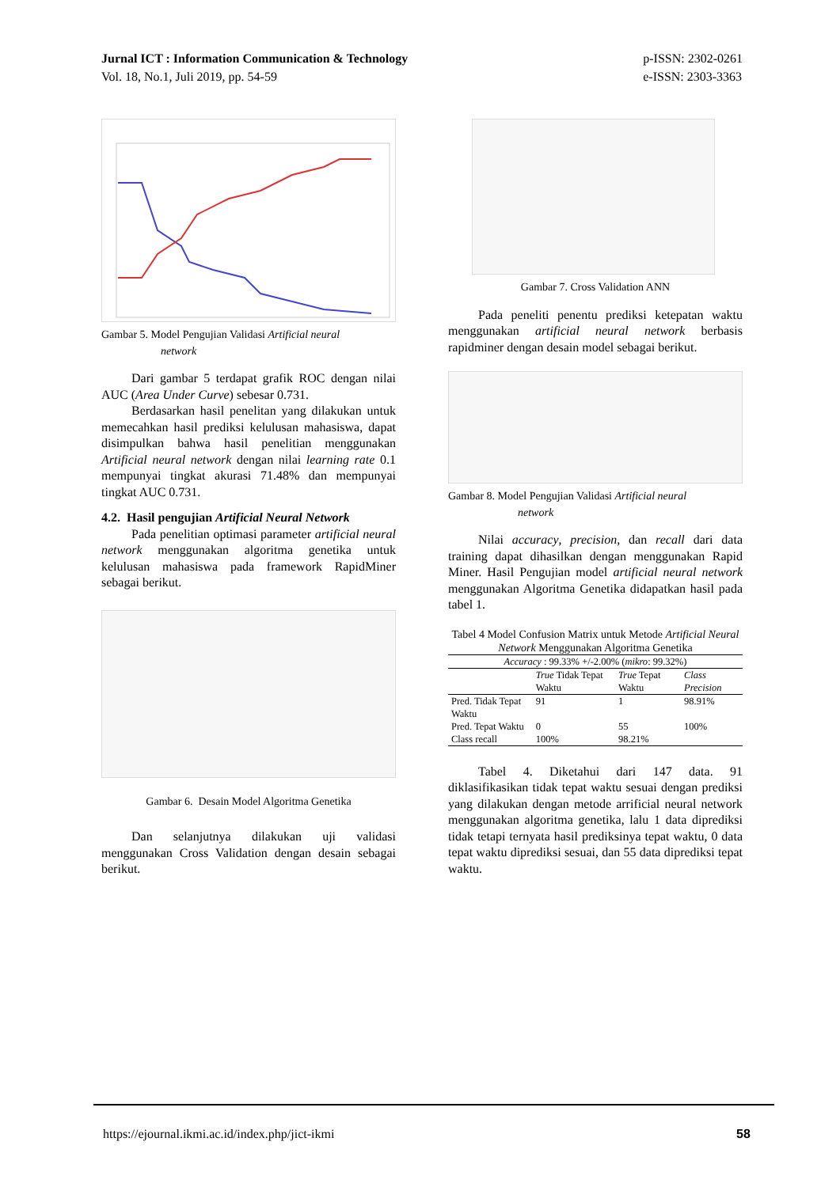Jurnal ICT : Information Communication & Technology
Vol. 18, No.1, Juli 2019, pp. 54-59
p-ISSN: 2302-0261
e-ISSN: 2303-3363
Gambar 5. Model Pengujian Validasi Artificial neural
network
Dari gambar 5 terdapat grafik ROC dengan nilai AUC (Area Under Curve) sebesar 0.731.
Berdasarkan hasil penelitan yang dilakukan untuk memecahkan hasil prediksi kelulusan mahasiswa, dapat disimpulkan bahwa hasil penelitian menggunakan Artificial neural network dengan nilai learning rate 0.1 mempunyai tingkat akurasi 71.48% dan mempunyai tingkat AUC 0.731.
4.2. Hasil pengujian Artificial Neural Network
Pada penelitian optimasi parameter artificial neural network menggunakan algoritma genetika untuk kelulusan mahasiswa pada framework RapidMiner sebagai berikut.
Gambar 6. Desain Model Algoritma Genetika
Dan selanjutnya dilakukan uji validasi menggunakan Cross Validation dengan desain sebagai berikut.
Gambar 7. Cross Validation ANN
Pada peneliti penentu prediksi ketepatan waktu menggunakan artificial neural network berbasis rapidminer dengan desain model sebagai berikut.
Gambar 8. Model Pengujian Validasi Artificial neural
network
Nilai accuracy, precision, dan recall dari data training dapat dihasilkan dengan menggunakan Rapid Miner. Hasil Pengujian model artificial neural network menggunakan Algoritma Genetika didapatkan hasil pada tabel 1.
Tabel 4 Model Confusion Matrix untuk Metode Artificial Neural Network Menggunakan Algoritma Genetika
| Accuracy : 99.33% +/-2.00% ( mikro : 99.32%) | | | |
| | True Tidak Tepat Waktu | True Tepat Waktu | Class Precision |
| Pred. Tidak Tepat Waktu | 91 | 1 | 98.91% |
| Pred. Tepat Waktu | 0 | 55 | 100% |
| Class recall | 100% | 98.21% | |
Tabel 4. Diketahui dari 147 data. 91 diklasifikasikan tidak tepat waktu sesuai dengan prediksi yang dilakukan dengan metode arrificial neural network menggunakan algoritma genetika, lalu 1 data diprediksi tidak tetapi ternyata hasil prediksinya tepat waktu, 0 data tepat waktu diprediksi sesuai, dan 55 data diprediksi tepat waktu.
https://ejournal.ikmi.ac.id/index.php/jict-ikmi
58